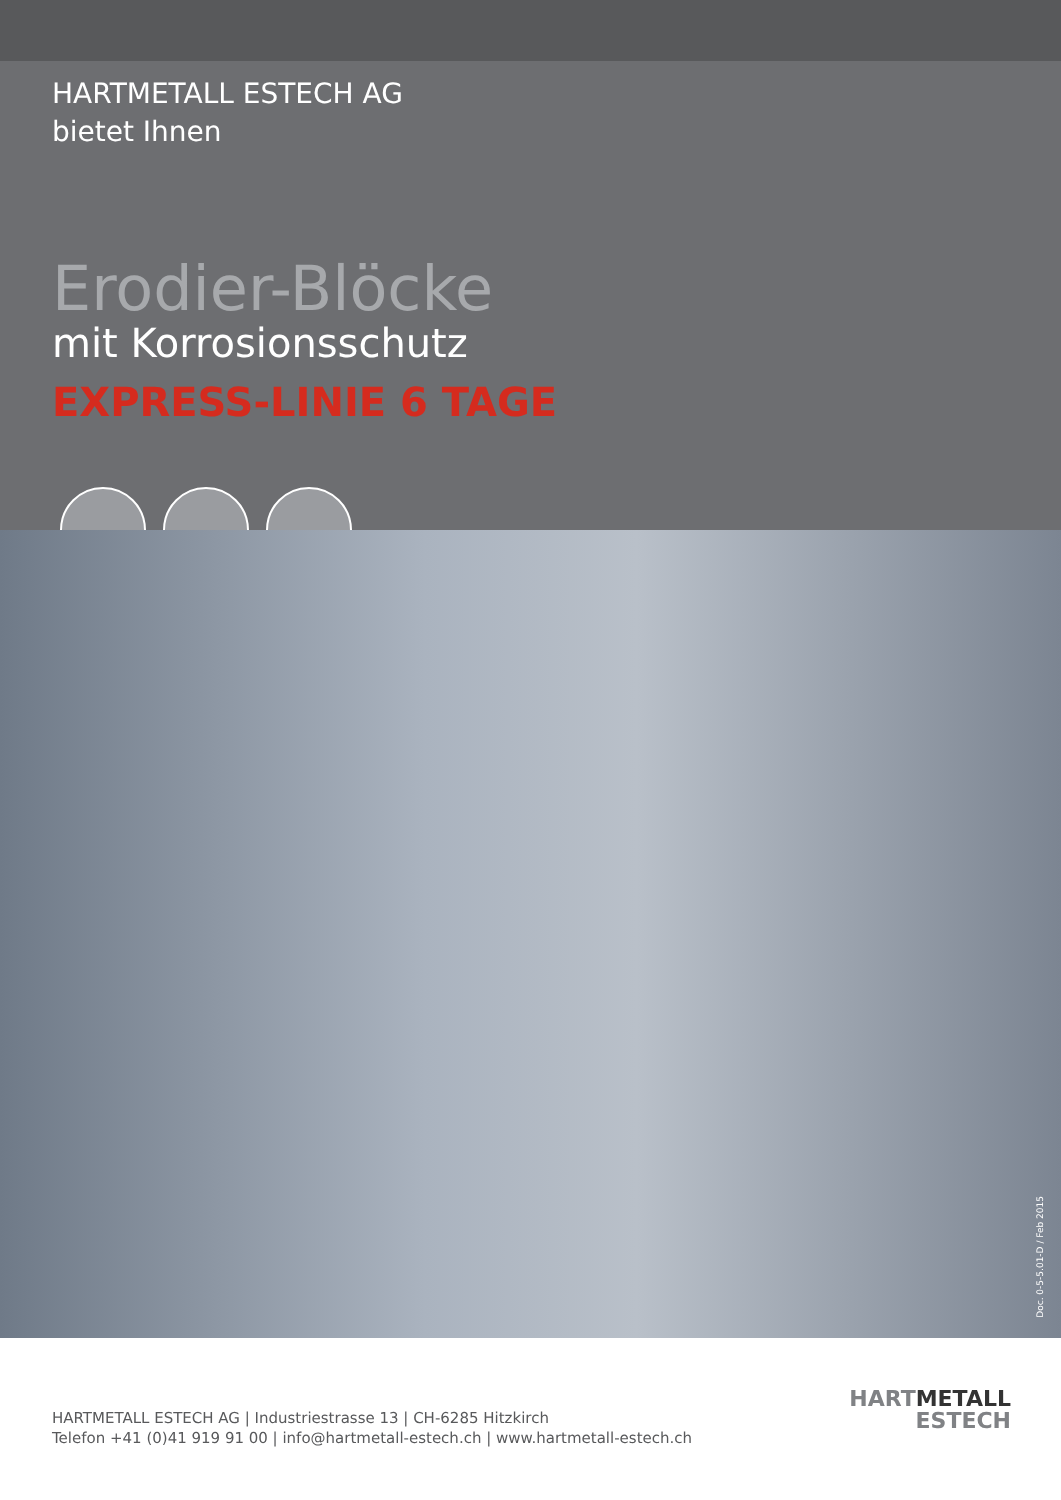HARTMETALL ESTECH AG
bietet Ihnen
Erodier-Blöcke
mit Korrosionsschutz
EXPRESS-LINIE 6 TAGE
Doc. 0-5-5.01-D / Feb 2015
HARTMETALL ESTECH AG | Industriestrasse 13 | CH-6285 Hitzkirch
Telefon +41 (0)41 919 91 00 | info@hartmetall-estech.ch | www.hartmetall-estech.ch
HART METALL
ESTECH